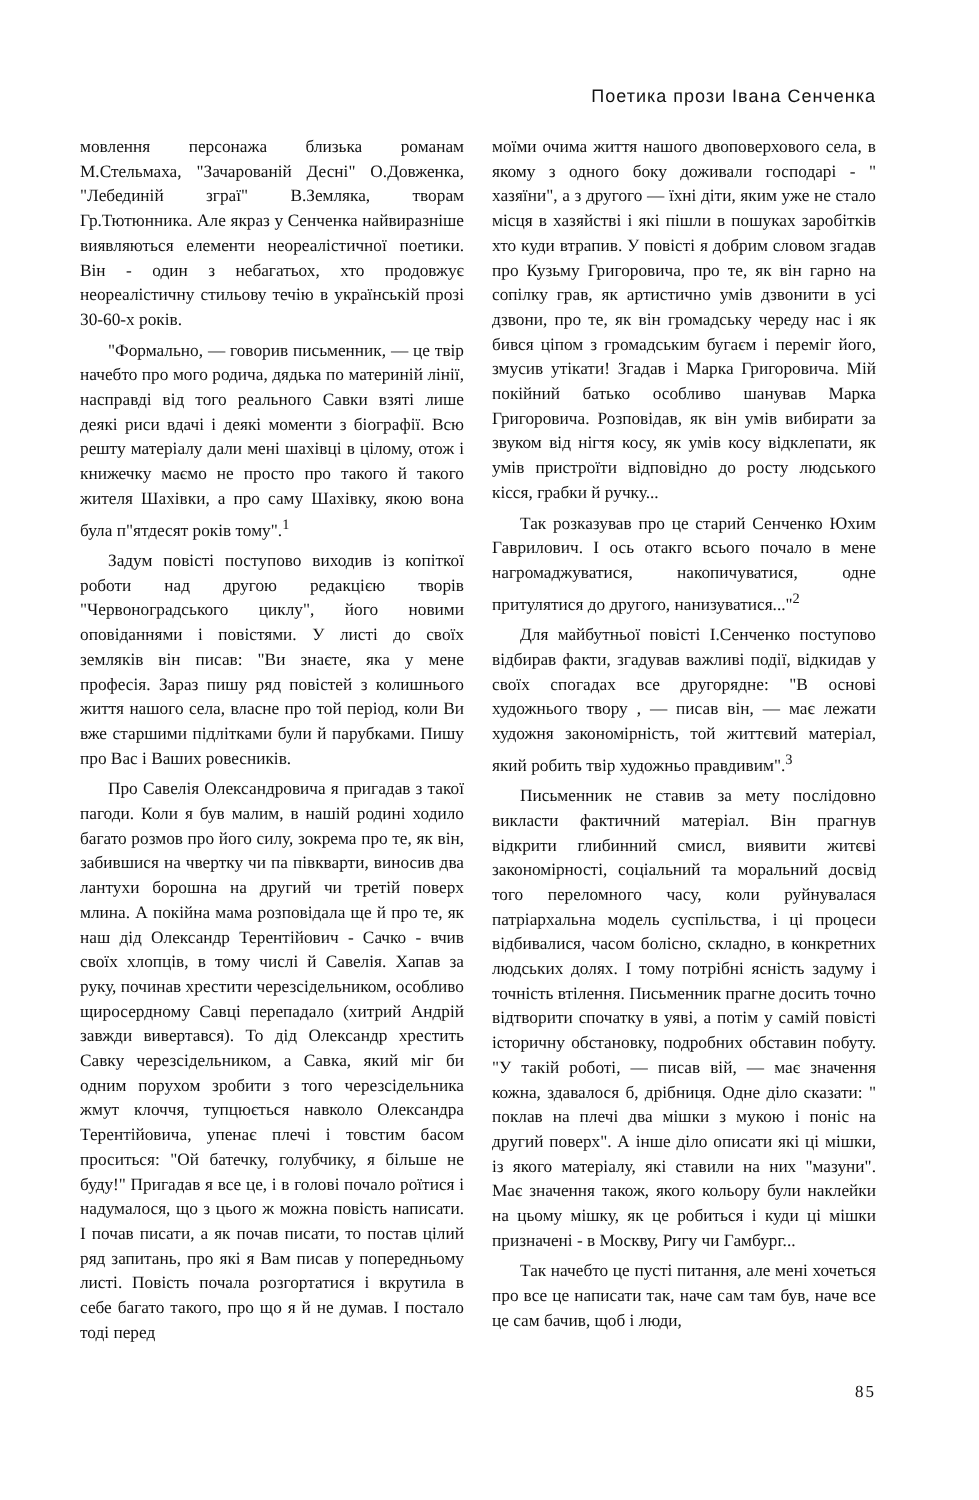Поетика прози Івана Сенченка
мовлення персонажа близька романам М.Стельмаха, "Зачарованій Десні" О.Довженка, "Лебединій зграї" В.Земляка, творам Гр.Тютюнника. Але якраз у Сенченка найвиразніше виявляються елементи неореалістичної поетики. Він - один з небагатьох, хто продовжує неореалістичну стильову течію в українській прозі 30-60-х років.
"Формально, — говорив письменник, — це твір начебто про мого родича, дядька по материній лінії, насправді від того реального Савки взяті лише деякі риси вдачі і деякі моменти з біографії. Всю решту матеріалу дали мені шахівці в цілому, отож і книжечку маємо не просто про такого й такого жителя Шахівки, а про саму Шахівку, якою вона була п"ятдесят років тому".<sup>1</sup>
Задум повісті поступово виходив із копіткої роботи над другою редакцією творів "Червоноградського циклу", його новими оповіданнями і повістями. У листі до своїх земляків він писав: "Ви знаєте, яка у мене професія. Зараз пишу ряд повістей з колишнього життя нашого села, власне про той період, коли Ви вже старшими підлітками були й парубками. Пишу про Вас і Ваших ровесників.
Про Савелія Олександровича я пригадав з такої пагоди. Коли я був малим, в нашій родині ходило багато розмов про його силу, зокрема про те, як він, забившися на чвертку чи па півкварти, виносив два лантухи борошна на другий чи третій поверх млина. А покійна мама розповідала ще й про те, як наш дід Олександр Терентійович - Сачко - вчив своїх хлопців, в тому числі й Савелія. Хапав за руку, починав хрестити черезсідельником, особливо щиросердному Савці перепадало (хитрий Андрій завжди вивертався). То дід Олександр хрестить Савку черезсідельником, а Савка, який міг би одним порухом зробити з того черезсідельника жмут клоччя, тупцюється навколо Олександра Терентійовича, упенає плечі і товстим басом проситься: "Ой батечку, голубчику, я більше не буду!" Пригадав я все це, і в голові почало роїтися і надумалося, що з цього ж можна повість написати. І почав писати, а як почав писати, то постав цілий ряд запитань, про які я Вам писав у попередньому листі. Повість почала розгортатися і вкрутила в себе багато такого, про що я й не думав. І постало тоді перед
моїми очима життя нашого двоповерхового села, в якому з одного боку доживали господарі - " хазяїни", а з другого — їхні діти, яким уже не стало місця в хазяйстві і які пішли в пошуках заробітків хто куди втрапив. У повісті я добрим словом згадав про Кузьму Григоровича, про те, як він гарно на сопілку грав, як артистично умів дзвонити в усі дзвони, про те, як він громадську череду нас і як бився ціпом з громадським бугаєм і переміг його, змусив утікати! Згадав і Марка Григоровича. Мій покійний батько особливо шанував Марка Григоровича. Розповідав, як він умів вибирати за звуком від нігтя косу, як умів косу відклепати, як умів пристроїти відповідно до росту людського кісся, грабки й ручку...
Так розказував про це старий Сенченко Юхим Гаврилович. І ось отакго всього почало в мене нагромаджуватися, накопичуватися, одне притулятися до другого, нанизуватися..."<sup>2</sup>
Для майбутньої повісті І.Сенченко поступово відбирав факти, згадував важливі події, відкидав у своїх спогадах все другорядне: "В основі художнього твору , — писав він, — має лежати художня закономірність, той життєвий матеріал, який робить твір художньо правдивим".<sup>3</sup>
Письменник не ставив за мету послідовно викласти фактичний матеріал. Він прагнув відкрити глибинний смисл, виявити житєві закономірності, соціальний та моральний досвід того переломного часу, коли руйнувалася патріархальна модель суспільства, і ці процеси відбивалися, часом болісно, складно, в конкретних людських долях. І тому потрібні ясність задуму і точність втілення. Письменник прагне досить точно відтворити спочатку в уяві, а потім у самій повісті історичну обстановку, подробних обставин побуту. "У такій роботі, — писав вій, — має значення кожна, здавалося б, дрібниця. Одне діло сказати: " поклав на плечі два мішки з мукою і поніс на другий поверх". А інше діло описати які ці мішки, із якого матеріалу, які ставили на них "мазуни". Має значення також, якого кольору були наклейки на цьому мішку, як це робиться і куди ці мішки призначені - в Москву, Ригу чи Гамбург...
Так начебто це пусті питання, але мені хочеться про все це написати так, наче сам там був, наче все це сам бачив, щоб і люди,
85